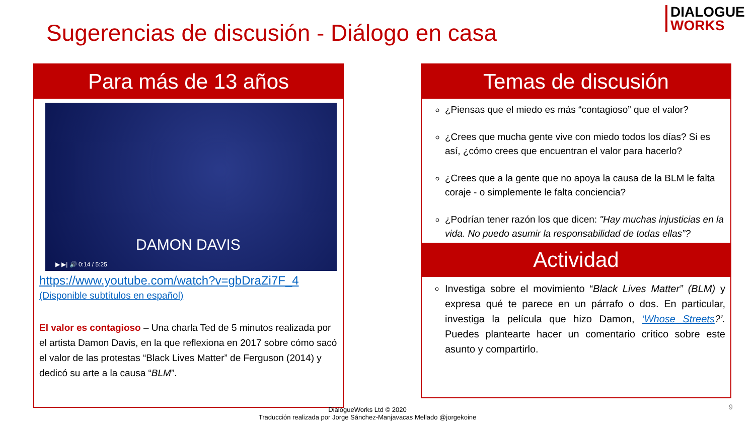Sugerencias de discusión - Diálogo en casa
DIALOGUE
WORKS
Para más de 13 años
DAMON DAVIS
▶ ▶| 🔊 0:14 / 5:25
https://www.youtube.com/watch?v=gbDraZi7F_4
(Disponible subtítulos en español)
El valor es contagioso – Una charla Ted de 5 minutos realizada por el artista Damon Davis, en la que reflexiona en 2017 sobre cómo sacó el valor de las protestas “Black Lives Matter” de Ferguson (2014) y dedicó su arte a la causa “BLM”.
Temas de discusión
¿Piensas que el miedo es más “contagioso” que el valor?
¿Crees que mucha gente vive con miedo todos los días? Si es así, ¿cómo crees que encuentran el valor para hacerlo?
¿Crees que a la gente que no apoya la causa de la BLM le falta coraje - o simplemente le falta conciencia?
¿Podrían tener razón los que dicen: "Hay muchas injusticias en la vida. No puedo asumir la responsabilidad de todas ellas”?
Actividad
Investiga sobre el movimiento “Black Lives Matter” (BLM) y expresa qué te parece en un párrafo o dos. En particular, investiga la película que hizo Damon, ‘Whose Streets?’. Puedes plantearte hacer un comentario crítico sobre este asunto y compartirlo.
DialogueWorks Ltd © 2020
Traducción realizada por Jorge Sánchez-Manjavacas Mellado @jorgekoine
9